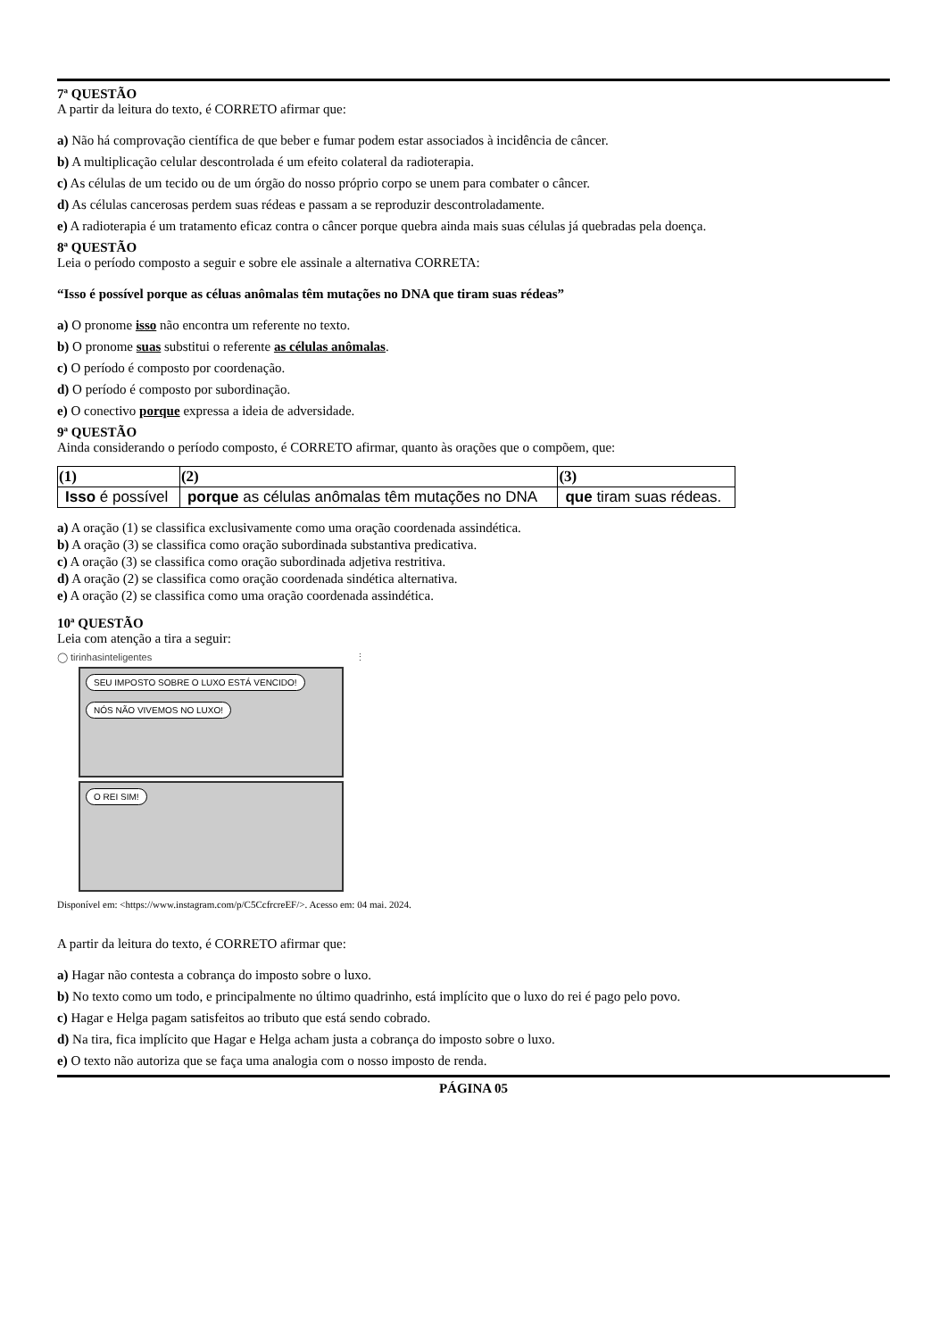7ª QUESTÃO
A partir da leitura do texto, é CORRETO afirmar que:
a) Não há comprovação científica de que beber e fumar podem estar associados à incidência de câncer.
b) A multiplicação celular descontrolada é um efeito colateral da radioterapia.
c) As células de um tecido ou de um órgão do nosso próprio corpo se unem para combater o câncer.
d) As células cancerosas perdem suas rédeas e passam a se reproduzir descontroladamente.
e) A radioterapia é um tratamento eficaz contra o câncer porque quebra ainda mais suas células já quebradas pela doença.
8ª QUESTÃO
Leia o período composto a seguir e sobre ele assinale a alternativa CORRETA:
“Isso é possível porque as céluas anômalas têm mutações no DNA que tiram suas rédeas”
a) O pronome isso não encontra um referente no texto.
b) O pronome suas substitui o referente as células anômalas.
c) O período é composto por coordenação.
d) O período é composto por subordinação.
e) O conectivo porque expressa a ideia de adversidade.
9ª QUESTÃO
Ainda considerando o período composto, é CORRETO afirmar, quanto às orações que o compõem, que:
| (1) | (2) | (3) |
| --- | --- | --- |
| Isso é possível | porque as células anômalas têm mutações no DNA | que tiram suas rédeas. |
a) A oração (1) se classifica exclusivamente como uma oração coordenada assindética.
b) A oração (3) se classifica como oração subordinada substantiva predicativa.
c) A oração (3) se classifica como oração subordinada adjetiva restritiva.
d) A oração (2) se classifica como oração coordenada sindética alternativa.
e) A oração (2) se classifica como uma oração coordenada assindética.
10ª QUESTÃO
Leia com atenção a tira a seguir:
◯ tirinhasinteligentes ⋮
SEU IMPOSTO SOBRE O LUXO ESTÁ VENCIDO! NÓS NÃO VIVEMOS NO LUXO!
O REI SIM!
Disponível em: <https://www.instagram.com/p/C5CcfrcreEF/>. Acesso em: 04 mai. 2024.
A partir da leitura do texto, é CORRETO afirmar que:
a) Hagar não contesta a cobrança do imposto sobre o luxo.
b) No texto como um todo, e principalmente no último quadrinho, está implícito que o luxo do rei é pago pelo povo.
c) Hagar e Helga pagam satisfeitos ao tributo que está sendo cobrado.
d) Na tira, fica implícito que Hagar e Helga acham justa a cobrança do imposto sobre o luxo.
e) O texto não autoriza que se faça uma analogia com o nosso imposto de renda.
PÁGINA 05